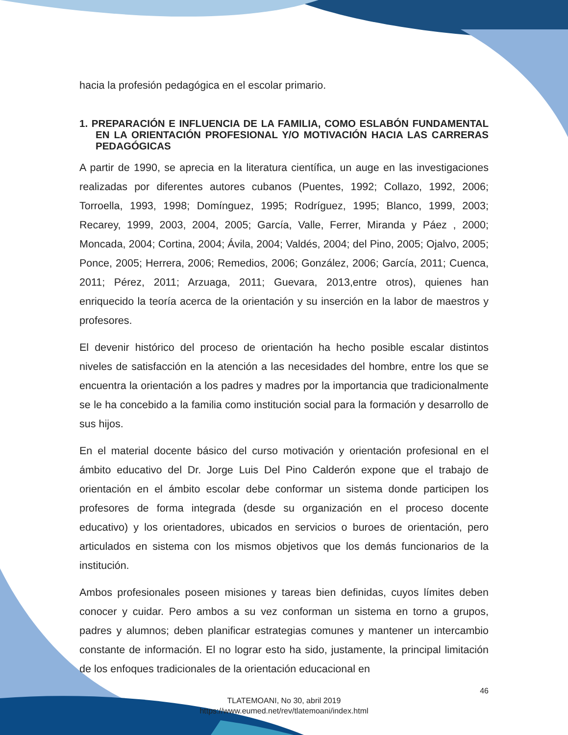hacia la profesión pedagógica en el escolar primario.
1. PREPARACIÓN E INFLUENCIA DE LA FAMILIA, COMO ESLABÓN FUNDAMENTAL EN LA ORIENTACIÓN PROFESIONAL Y/O MOTIVACIÓN HACIA LAS CARRERAS PEDAGÓGICAS
A partir de 1990, se aprecia en la literatura científica, un auge en las investigaciones realizadas por diferentes autores cubanos (Puentes, 1992; Collazo, 1992, 2006; Torroella, 1993, 1998; Domínguez, 1995; Rodríguez, 1995; Blanco, 1999, 2003; Recarey, 1999, 2003, 2004, 2005; García, Valle, Ferrer, Miranda y Páez , 2000; Moncada, 2004; Cortina, 2004; Ávila, 2004; Valdés, 2004; del Pino, 2005; Ojalvo, 2005; Ponce, 2005; Herrera, 2006; Remedios, 2006; González, 2006; García, 2011; Cuenca, 2011; Pérez, 2011; Arzuaga, 2011; Guevara, 2013,entre otros), quienes han enriquecido la teoría acerca de la orientación y su inserción en la labor de maestros y profesores.
El devenir histórico del proceso de orientación ha hecho posible escalar distintos niveles de satisfacción en la atención a las necesidades del hombre, entre los que se encuentra la orientación a los padres y madres por la importancia que tradicionalmente se le ha concebido a la familia como institución social para la formación y desarrollo de sus hijos.
En el material docente básico del curso motivación y orientación profesional en el ámbito educativo del Dr. Jorge Luis Del Pino Calderón expone que el trabajo de orientación en el ámbito escolar debe conformar un sistema donde participen los profesores de forma integrada (desde su organización en el proceso docente educativo) y los orientadores, ubicados en servicios o buroes de orientación, pero articulados en sistema con los mismos objetivos que los demás funcionarios de la institución.
Ambos profesionales poseen misiones y tareas bien definidas, cuyos límites deben conocer y cuidar. Pero ambos a su vez conforman un sistema en torno a grupos, padres y alumnos; deben planificar estrategias comunes y mantener un intercambio constante de información. El no lograr esto ha sido, justamente, la principal limitación de los enfoques tradicionales de la orientación educacional en
46
TLATEMOANI, No 30, abril 2019
https://www.eumed.net/rev/tlatemoani/index.html